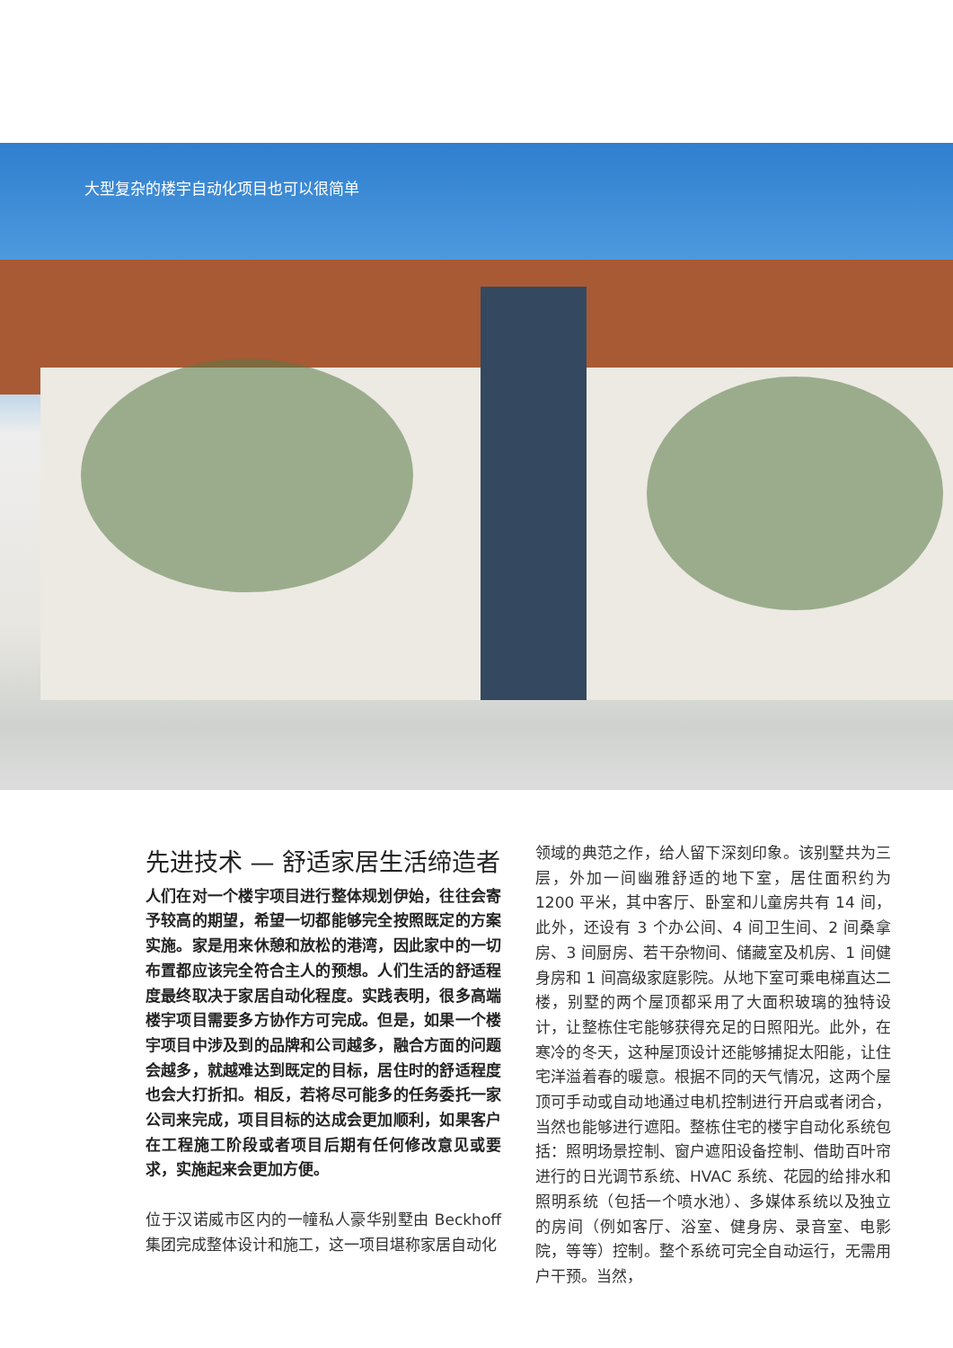大型复杂的楼宇自动化项目也可以很简单
先进技术 — 舒适家居生活缔造者
人们在对一个楼宇项目进行整体规划伊始，往往会寄予较高的期望，希望一切都能够完全按照既定的方案实施。家是用来休憩和放松的港湾，因此家中的一切布置都应该完全符合主人的预想。人们生活的舒适程度最终取决于家居自动化程度。实践表明，很多高端楼宇项目需要多方协作方可完成。但是，如果一个楼宇项目中涉及到的品牌和公司越多，融合方面的问题会越多，就越难达到既定的目标，居住时的舒适程度也会大打折扣。相反，若将尽可能多的任务委托一家公司来完成，项目目标的达成会更加顺利，如果客户在工程施工阶段或者项目后期有任何修改意见或要求，实施起来会更加方便。
位于汉诺威市区内的一幢私人豪华别墅由 Beckhoff 集团完成整体设计和施工，这一项目堪称家居自动化
领域的典范之作，给人留下深刻印象。该别墅共为三层，外加一间幽雅舒适的地下室，居住面积约为 1200 平米，其中客厅、卧室和儿童房共有 14 间，此外，还设有 3 个办公间、4 间卫生间、2 间桑拿房、3 间厨房、若干杂物间、储藏室及机房、1 间健身房和 1 间高级家庭影院。从地下室可乘电梯直达二楼，别墅的两个屋顶都采用了大面积玻璃的独特设计，让整栋住宅能够获得充足的日照阳光。此外，在寒冷的冬天，这种屋顶设计还能够捕捉太阳能，让住宅洋溢着春的暖意。根据不同的天气情况，这两个屋顶可手动或自动地通过电机控制进行开启或者闭合，当然也能够进行遮阳。整栋住宅的楼宇自动化系统包括：照明场景控制、窗户遮阳设备控制、借助百叶帘进行的日光调节系统、HVAC 系统、花园的给排水和照明系统（包括一个喷水池）、多媒体系统以及独立的房间（例如客厅、浴室、健身房、录音室、电影院，等等）控制。整个系统可完全自动运行，无需用户干预。当然，